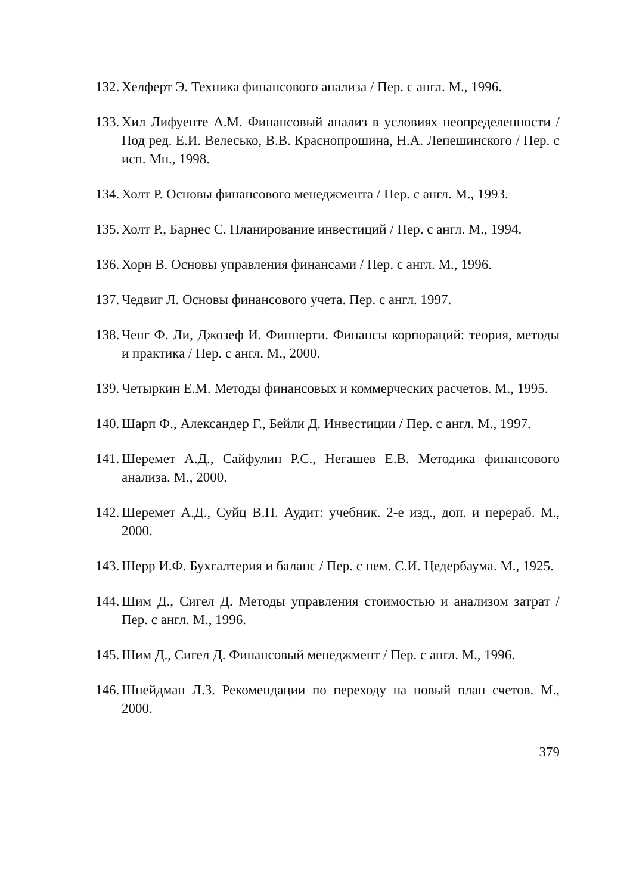132. Хелферт Э. Техника финансового анализа / Пер. с англ. М., 1996.
133. Хил Лифуенте А.М. Финансовый анализ в условиях неопределенности / Под ред. Е.И. Велесько, В.В. Краснопрошина, Н.А. Лепешинского / Пер. с исп. Мн., 1998.
134. Холт Р. Основы финансового менеджмента / Пер. с англ. М., 1993.
135. Холт Р., Барнес С. Планирование инвестиций / Пер. с англ. М., 1994.
136. Хорн В. Основы управления финансами / Пер. с англ. М., 1996.
137. Чедвиг Л. Основы финансового учета. Пер. с англ. 1997.
138. Ченг Ф. Ли, Джозеф И. Финнерти. Финансы корпораций: теория, методы и практика / Пер. с англ. М., 2000.
139. Четыркин Е.М. Методы финансовых и коммерческих расчетов. М., 1995.
140. Шарп Ф., Александер Г., Бейли Д. Инвестиции / Пер. с англ. М., 1997.
141. Шеремет А.Д., Сайфулин Р.С., Негашев Е.В. Методика финансового анализа. М., 2000.
142. Шеремет А.Д., Суйц В.П. Аудит: учебник. 2-е изд., доп. и переpаб. М., 2000.
143. Шерр И.Ф. Бухгалтерия и баланс / Пер. с нем. С.И. Цедербаума. М., 1925.
144. Шим Д., Сигел Д. Методы управления стоимостью и анализом затрат / Пер. с англ. М., 1996.
145. Шим Д., Сигел Д. Финансовый менеджмент / Пер. с англ. М., 1996.
146. Шнейдман Л.З. Рекомендации по переходу на новый план счетов. М., 2000.
379